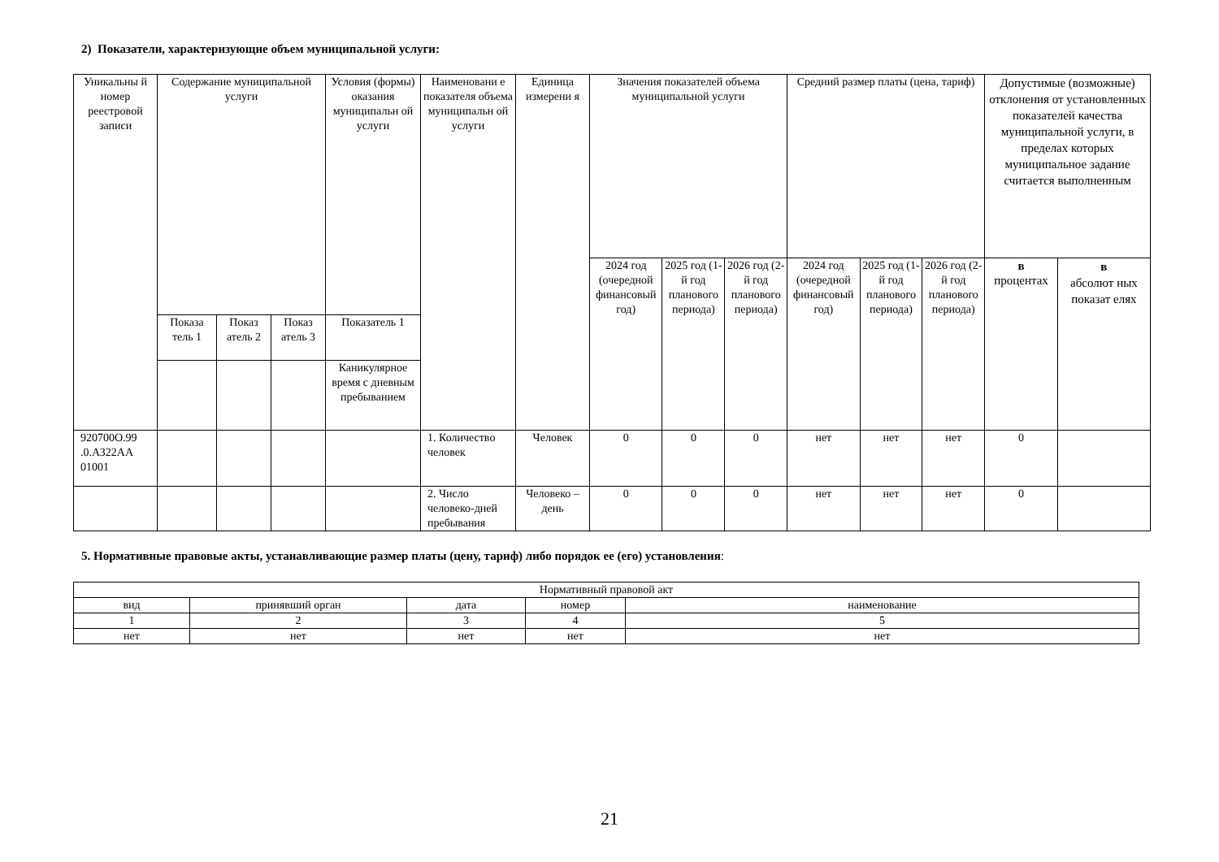2) Показатели, характеризующие объем муниципальной услуги:
| Уникальны й номер реестровой записи | Содержание муниципальной услуги | | | Условия (формы) оказания муниципальн ой услуги | Наименовани е показателя объема муниципальн ой услуги | Единица измерени я | Значения показателей объема муниципальной услуги | | | Средний размер платы (цена, тариф) | | | Допустимые (возможные) отклонения от установленных показателей качества муниципальной услуги, в пределах которых муниципальное задание считается выполненным | |
| --- | --- | --- | --- | --- | --- | --- | --- | --- | --- | --- | --- | --- | --- | --- |
| | | | | | | | 2024 год (очередной финансовый год) | 2025 год (1-й год планового периода) | 2026 год (2-й год планового периода) | 2024 год (очередной финансовый год) | 2025 год (1-й год планового периода) | 2026 год (2-й год планового периода) | в процентах | в абсолют ных показат елях |
| | Показа тель 1 | Показ атель 2 | Показ атель 3 | Показатель 1 | | | | | | | | | | |
| | | | | Каникулярное время с дневным пребыванием | | | | | | | | | | |
| 920700О.99 .0.АЗ22АА 01001 | | | | | 1. Количество человек | Человек | 0 | 0 | 0 | нет | нет | нет | 0 | |
| | | | | | 2. Число человеко-дней пребывания | Человеко – день | 0 | 0 | 0 | нет | нет | нет | 0 | |
5. Нормативные правовые акты, устанавливающие размер платы (цену, тариф) либо порядок ее (его) установления:
| Нормативный правовой акт | | | | |
| вид | принявший орган | дата | номер | наименование |
| 1 | 2 | 3 | 4 | 5 |
| нет | нет | нет | нет | нет |
21